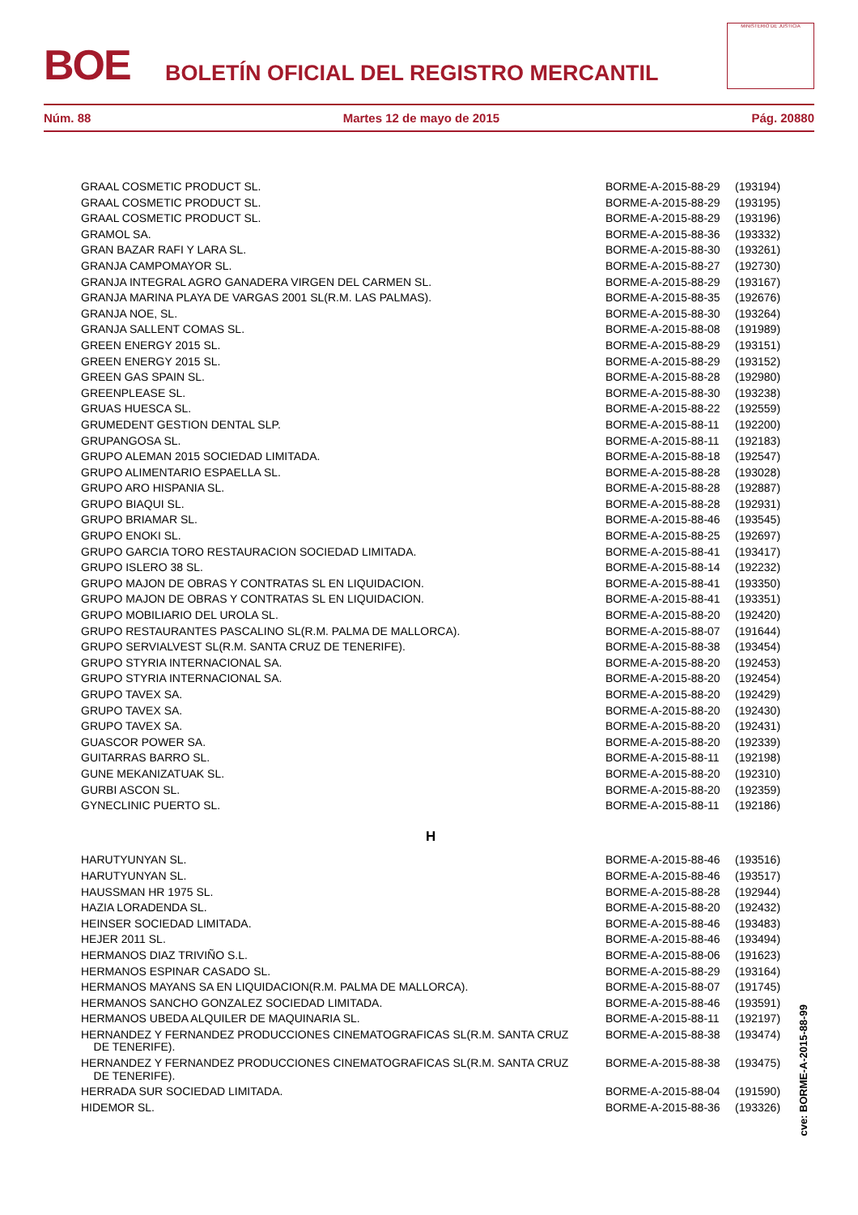BOE
BOLETÍN OFICIAL DEL REGISTRO MERCANTIL
MINISTERIO DE JUSTICIA
Núm. 88 Martes 12 de mayo de 2015 Pág. 20880
| GRAAL COSMETIC PRODUCT SL. | BORME-A-2015-88-29 | (193194) |
| GRAAL COSMETIC PRODUCT SL. | BORME-A-2015-88-29 | (193195) |
| GRAAL COSMETIC PRODUCT SL. | BORME-A-2015-88-29 | (193196) |
| GRAMOL SA. | BORME-A-2015-88-36 | (193332) |
| GRAN BAZAR RAFI Y LARA SL. | BORME-A-2015-88-30 | (193261) |
| GRANJA CAMPOMAYOR SL. | BORME-A-2015-88-27 | (192730) |
| GRANJA INTEGRAL AGRO GANADERA VIRGEN DEL CARMEN SL. | BORME-A-2015-88-29 | (193167) |
| GRANJA MARINA PLAYA DE VARGAS 2001 SL(R.M. LAS PALMAS). | BORME-A-2015-88-35 | (192676) |
| GRANJA NOE, SL. | BORME-A-2015-88-30 | (193264) |
| GRANJA SALLENT COMAS SL. | BORME-A-2015-88-08 | (191989) |
| GREEN ENERGY 2015 SL. | BORME-A-2015-88-29 | (193151) |
| GREEN ENERGY 2015 SL. | BORME-A-2015-88-29 | (193152) |
| GREEN GAS SPAIN SL. | BORME-A-2015-88-28 | (192980) |
| GREENPLEASE SL. | BORME-A-2015-88-30 | (193238) |
| GRUAS HUESCA SL. | BORME-A-2015-88-22 | (192559) |
| GRUMEDENT GESTION DENTAL SLP. | BORME-A-2015-88-11 | (192200) |
| GRUPANGOSA SL. | BORME-A-2015-88-11 | (192183) |
| GRUPO ALEMAN 2015 SOCIEDAD LIMITADA. | BORME-A-2015-88-18 | (192547) |
| GRUPO ALIMENTARIO ESPAELLA SL. | BORME-A-2015-88-28 | (193028) |
| GRUPO ARO HISPANIA SL. | BORME-A-2015-88-28 | (192887) |
| GRUPO BIAQUI SL. | BORME-A-2015-88-28 | (192931) |
| GRUPO BRIAMAR SL. | BORME-A-2015-88-46 | (193545) |
| GRUPO ENOKI SL. | BORME-A-2015-88-25 | (192697) |
| GRUPO GARCIA TORO RESTAURACION SOCIEDAD LIMITADA. | BORME-A-2015-88-41 | (193417) |
| GRUPO ISLERO 38 SL. | BORME-A-2015-88-14 | (192232) |
| GRUPO MAJON DE OBRAS Y CONTRATAS SL EN LIQUIDACION. | BORME-A-2015-88-41 | (193350) |
| GRUPO MAJON DE OBRAS Y CONTRATAS SL EN LIQUIDACION. | BORME-A-2015-88-41 | (193351) |
| GRUPO MOBILIARIO DEL UROLA SL. | BORME-A-2015-88-20 | (192420) |
| GRUPO RESTAURANTES PASCALINO SL(R.M. PALMA DE MALLORCA). | BORME-A-2015-88-07 | (191644) |
| GRUPO SERVIALVEST SL(R.M. SANTA CRUZ DE TENERIFE). | BORME-A-2015-88-38 | (193454) |
| GRUPO STYRIA INTERNACIONAL SA. | BORME-A-2015-88-20 | (192453) |
| GRUPO STYRIA INTERNACIONAL SA. | BORME-A-2015-88-20 | (192454) |
| GRUPO TAVEX SA. | BORME-A-2015-88-20 | (192429) |
| GRUPO TAVEX SA. | BORME-A-2015-88-20 | (192430) |
| GRUPO TAVEX SA. | BORME-A-2015-88-20 | (192431) |
| GUASCOR POWER SA. | BORME-A-2015-88-20 | (192339) |
| GUITARRAS BARRO SL. | BORME-A-2015-88-11 | (192198) |
| GUNE MEKANIZATUAK SL. | BORME-A-2015-88-20 | (192310) |
| GURBI ASCON SL. | BORME-A-2015-88-20 | (192359) |
| GYNECLINIC PUERTO SL. | BORME-A-2015-88-11 | (192186) |
| H | | |
| HARUTYUNYAN SL. | BORME-A-2015-88-46 | (193516) |
| HARUTYUNYAN SL. | BORME-A-2015-88-46 | (193517) |
| HAUSSMAN HR 1975 SL. | BORME-A-2015-88-28 | (192944) |
| HAZIA LORADENDA SL. | BORME-A-2015-88-20 | (192432) |
| HEINSER SOCIEDAD LIMITADA. | BORME-A-2015-88-46 | (193483) |
| HEJER 2011 SL. | BORME-A-2015-88-46 | (193494) |
| HERMANOS DIAZ TRIVIÑO S.L. | BORME-A-2015-88-06 | (191623) |
| HERMANOS ESPINAR CASADO SL. | BORME-A-2015-88-29 | (193164) |
| HERMANOS MAYANS SA EN LIQUIDACION(R.M. PALMA DE MALLORCA). | BORME-A-2015-88-07 | (191745) |
| HERMANOS SANCHO GONZALEZ SOCIEDAD LIMITADA. | BORME-A-2015-88-46 | (193591) |
| HERMANOS UBEDA ALQUILER DE MAQUINARIA SL. | BORME-A-2015-88-11 | (192197) |
| HERNANDEZ Y FERNANDEZ PRODUCCIONES CINEMATOGRAFICAS SL(R.M. SANTA CRUZ DE TENERIFE). | BORME-A-2015-88-38 | (193474) |
| HERNANDEZ Y FERNANDEZ PRODUCCIONES CINEMATOGRAFICAS SL(R.M. SANTA CRUZ DE TENERIFE). | BORME-A-2015-88-38 | (193475) |
| HERRADA SUR SOCIEDAD LIMITADA. | BORME-A-2015-88-04 | (191590) |
| HIDEMOR SL. | BORME-A-2015-88-36 | (193326) |
cve: BORME-A-2015-88-99